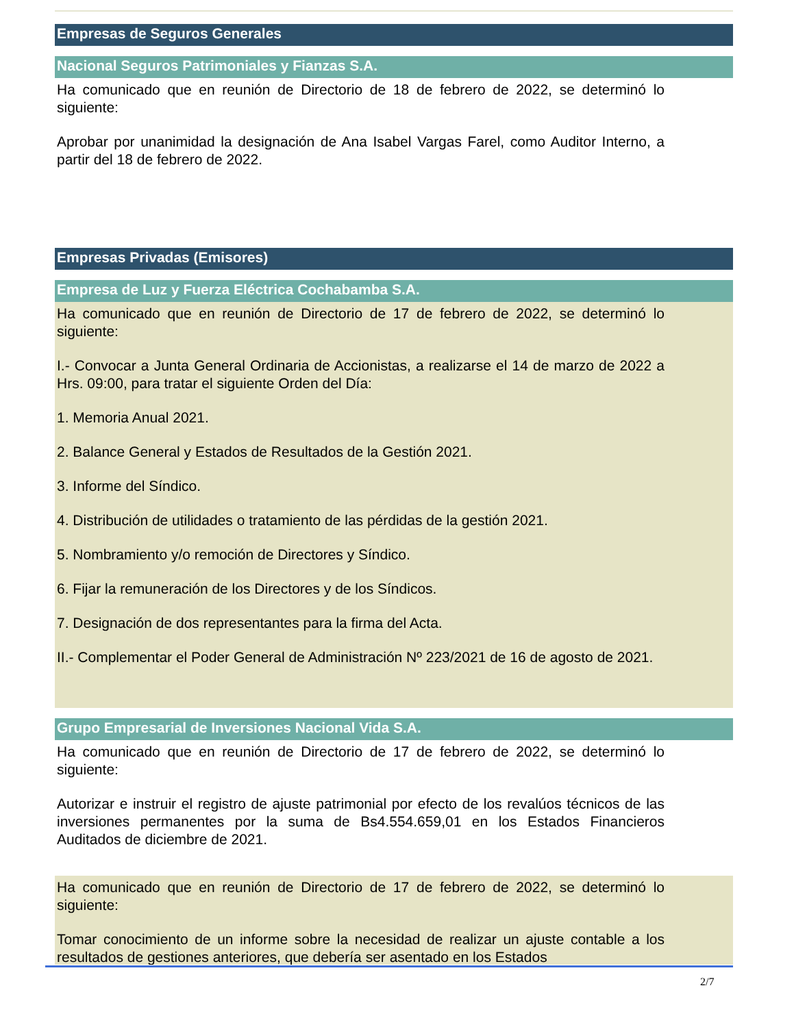Empresas de Seguros Generales
Nacional Seguros Patrimoniales y Fianzas S.A.
Ha comunicado que en reunión de Directorio de 18 de febrero de 2022, se determinó lo siguiente:
Aprobar por unanimidad la designación de Ana Isabel Vargas Farel, como Auditor Interno, a partir del 18 de febrero de 2022.
Empresas Privadas (Emisores)
Empresa de Luz y Fuerza Eléctrica Cochabamba S.A.
Ha comunicado que en reunión de Directorio de 17 de febrero de 2022, se determinó lo siguiente:
I.- Convocar a Junta General Ordinaria de Accionistas, a realizarse el 14 de marzo de 2022 a Hrs. 09:00, para tratar el siguiente Orden del Día:
1. Memoria Anual 2021.
2. Balance General y Estados de Resultados de la Gestión 2021.
3. Informe del Síndico.
4. Distribución de utilidades o tratamiento de las pérdidas de la gestión 2021.
5. Nombramiento y/o remoción de Directores y Síndico.
6. Fijar la remuneración de los Directores y de los Síndicos.
7. Designación de dos representantes para la firma del Acta.
II.- Complementar el Poder General de Administración Nº 223/2021 de 16 de agosto de 2021.
Grupo Empresarial de Inversiones Nacional Vida S.A.
Ha comunicado que en reunión de Directorio de 17 de febrero de 2022, se determinó lo siguiente:
Autorizar e instruir el registro de ajuste patrimonial por efecto de los revalúos técnicos de las inversiones permanentes por la suma de Bs4.554.659,01 en los Estados Financieros Auditados de diciembre de 2021.
Ha comunicado que en reunión de Directorio de 17 de febrero de 2022, se determinó lo siguiente:
Tomar conocimiento de un informe sobre la necesidad de realizar un ajuste contable a los resultados de gestiones anteriores, que debería ser asentado en los Estados
2/7